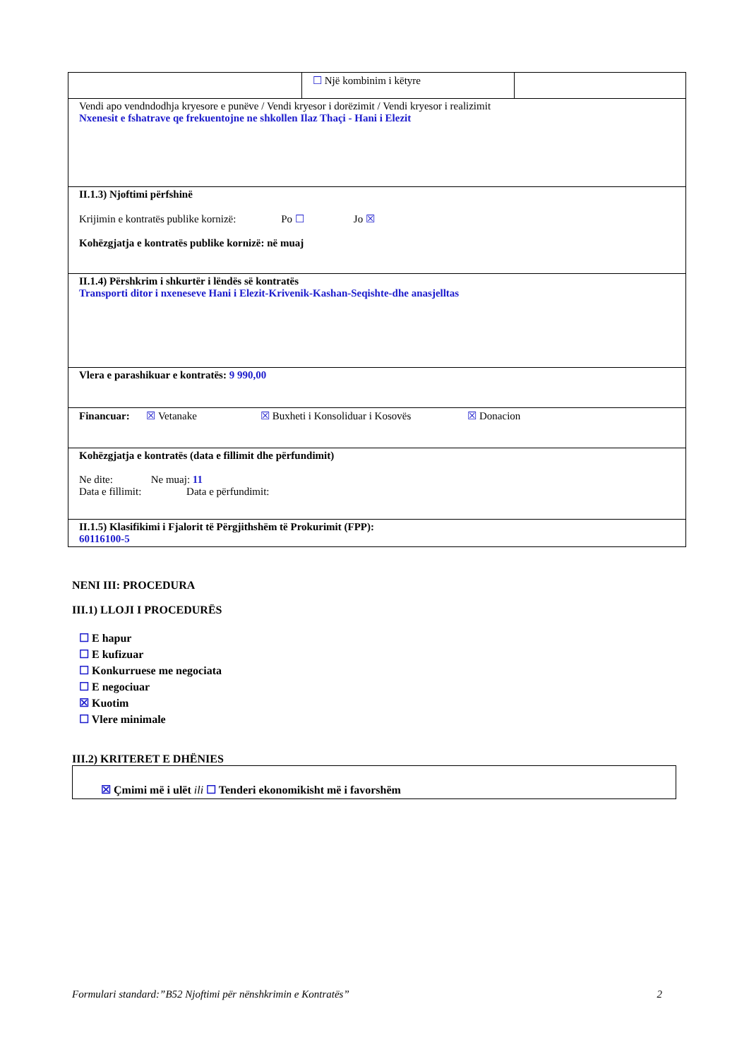| | ☐ Një kombinim i këtyre | |
| Vendi apo vendndodhja kryesore e punëve / Vendi kryesor i dorëzimit / Vendi kryesor i realizimit Nxenesit e fshatrave qe frekuentojne ne shkollen Ilaz Thaçi - Hani i Elezit | | |
| II.1.3) Njoftimi përfshinë Krijimin e kontratës publike kornizë: Po ☐ Jo ☒ Kohëzgjatja e kontratës publike kornizë: në muaj | | |
| II.1.4) Përshkrim i shkurtër i lëndës së kontratës Transporti ditor i nxeneseve Hani i Elezit-Krivenik-Kashan-Seqishte-dhe anasjelltas | | |
| Vlera e parashikuar e kontratës: 9 990,00 | | |
| Financuar: ☒ Vetanake ☒ Buxheti i Konsoliduar i Kosovës ☒ Donacion | | |
| Kohëzgjatja e kontratës (data e fillimit dhe përfundimit) Ne dite: Ne muaj: 11 Data e fillimit: Data e përfundimit: | | |
| II.1.5) Klasifikimi i Fjalorit të Përgjithshëm të Prokurimit (FPP): 60116100-5 | | |
NENI III: PROCEDURA
III.1) LLOJI I PROCEDURËS
☐ E hapur
☐ E kufizuar
☐ Konkurruese me negociata
☐ E negociuar
☒ Kuotim
☐ Vlere minimale
III.2) KRITERET E DHËNIES
☒ Çmimi më i ulët ili ☐ Tenderi ekonomikisht më i favorshëm
Formulari standard:”B52 Njoftimi për nënshkrimin e Kontratës” 2